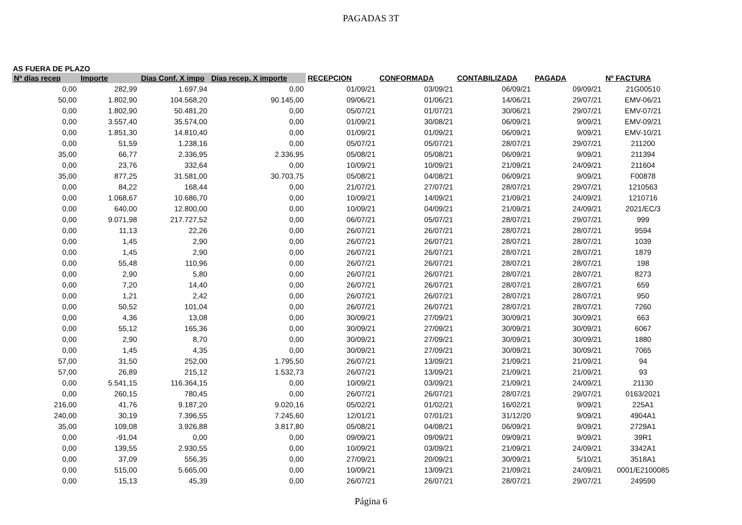PAGADAS 3T
AS FUERA DE PLAZO
| Nª días recep | Importe | Días Conf. X impo | Días recep. X importe | RECEPCION | CONFORMADA | CONTABILIZADA | PAGADA | Nº FACTURA |
| --- | --- | --- | --- | --- | --- | --- | --- | --- |
| 0,00 | 282,99 | 1.697,94 | 0,00 | 01/09/21 | 03/09/21 | 06/09/21 | 09/09/21 | 21G00510 |
| 50,00 | 1.802,90 | 104.568,20 | 90.145,00 | 09/06/21 | 01/06/21 | 14/06/21 | 29/07/21 | EMV-06/21 |
| 0,00 | 1.802,90 | 50.481,20 | 0,00 | 05/07/21 | 01/07/21 | 30/06/21 | 29/07/21 | EMV-07/21 |
| 0,00 | 3.557,40 | 35.574,00 | 0,00 | 01/09/21 | 30/08/21 | 06/09/21 | 9/09/21 | EMV-09/21 |
| 0,00 | 1.851,30 | 14.810,40 | 0,00 | 01/09/21 | 01/09/21 | 06/09/21 | 9/09/21 | EMV-10/21 |
| 0,00 | 51,59 | 1.238,16 | 0,00 | 05/07/21 | 05/07/21 | 28/07/21 | 29/07/21 | 211200 |
| 35,00 | 66,77 | 2.336,95 | 2.336,95 | 05/08/21 | 05/08/21 | 06/09/21 | 9/09/21 | 211394 |
| 0,00 | 23,76 | 332,64 | 0,00 | 10/09/21 | 10/09/21 | 21/09/21 | 24/09/21 | 211604 |
| 35,00 | 877,25 | 31.581,00 | 30.703,75 | 05/08/21 | 04/08/21 | 06/09/21 | 9/09/21 | F00878 |
| 0,00 | 84,22 | 168,44 | 0,00 | 21/07/21 | 27/07/21 | 28/07/21 | 29/07/21 | 1210563 |
| 0,00 | 1.068,67 | 10.686,70 | 0,00 | 10/09/21 | 14/09/21 | 21/09/21 | 24/09/21 | 1210716 |
| 0,00 | 640,00 | 12.800,00 | 0,00 | 10/09/21 | 04/09/21 | 21/09/21 | 24/09/21 | 2021/EC/3 |
| 0,00 | 9.071,98 | 217.727,52 | 0,00 | 06/07/21 | 05/07/21 | 28/07/21 | 29/07/21 | 999 |
| 0,00 | 11,13 | 22,26 | 0,00 | 26/07/21 | 26/07/21 | 28/07/21 | 28/07/21 | 9594 |
| 0,00 | 1,45 | 2,90 | 0,00 | 26/07/21 | 26/07/21 | 28/07/21 | 28/07/21 | 1039 |
| 0,00 | 1,45 | 2,90 | 0,00 | 26/07/21 | 26/07/21 | 28/07/21 | 28/07/21 | 1879 |
| 0,00 | 55,48 | 110,96 | 0,00 | 26/07/21 | 26/07/21 | 28/07/21 | 28/07/21 | 198 |
| 0,00 | 2,90 | 5,80 | 0,00 | 26/07/21 | 26/07/21 | 28/07/21 | 28/07/21 | 8273 |
| 0,00 | 7,20 | 14,40 | 0,00 | 26/07/21 | 26/07/21 | 28/07/21 | 28/07/21 | 659 |
| 0,00 | 1,21 | 2,42 | 0,00 | 26/07/21 | 26/07/21 | 28/07/21 | 28/07/21 | 950 |
| 0,00 | 50,52 | 101,04 | 0,00 | 26/07/21 | 26/07/21 | 28/07/21 | 28/07/21 | 7260 |
| 0,00 | 4,36 | 13,08 | 0,00 | 30/09/21 | 27/09/21 | 30/09/21 | 30/09/21 | 663 |
| 0,00 | 55,12 | 165,36 | 0,00 | 30/09/21 | 27/09/21 | 30/09/21 | 30/09/21 | 6067 |
| 0,00 | 2,90 | 8,70 | 0,00 | 30/09/21 | 27/09/21 | 30/09/21 | 30/09/21 | 1880 |
| 0,00 | 1,45 | 4,35 | 0,00 | 30/09/21 | 27/09/21 | 30/09/21 | 30/09/21 | 7065 |
| 57,00 | 31,50 | 252,00 | 1.795,50 | 26/07/21 | 13/09/21 | 21/09/21 | 21/09/21 | 94 |
| 57,00 | 26,89 | 215,12 | 1.532,73 | 26/07/21 | 13/09/21 | 21/09/21 | 21/09/21 | 93 |
| 0,00 | 5.541,15 | 116.364,15 | 0,00 | 10/09/21 | 03/09/21 | 21/09/21 | 24/09/21 | 21130 |
| 0,00 | 260,15 | 780,45 | 0,00 | 26/07/21 | 26/07/21 | 28/07/21 | 29/07/21 | 0163/2021 |
| 216,00 | 41,76 | 9.187,20 | 9.020,16 | 05/02/21 | 01/02/21 | 16/02/21 | 9/09/21 | 225A1 |
| 240,00 | 30,19 | 7.396,55 | 7.245,60 | 12/01/21 | 07/01/21 | 31/12/20 | 9/09/21 | 4904A1 |
| 35,00 | 109,08 | 3.926,88 | 3.817,80 | 05/08/21 | 04/08/21 | 06/09/21 | 9/09/21 | 2729A1 |
| 0,00 | -91,04 | 0,00 | 0,00 | 09/09/21 | 09/09/21 | 09/09/21 | 9/09/21 | 39R1 |
| 0,00 | 139,55 | 2.930,55 | 0,00 | 10/09/21 | 03/09/21 | 21/09/21 | 24/09/21 | 3342A1 |
| 0,00 | 37,09 | 556,35 | 0,00 | 27/09/21 | 20/09/21 | 30/09/21 | 5/10/21 | 3518A1 |
| 0,00 | 515,00 | 5.665,00 | 0,00 | 10/09/21 | 13/09/21 | 21/09/21 | 24/09/21 | 0001/E2100085 |
| 0,00 | 15,13 | 45,39 | 0,00 | 26/07/21 | 26/07/21 | 28/07/21 | 29/07/21 | 249590 |
Página 6